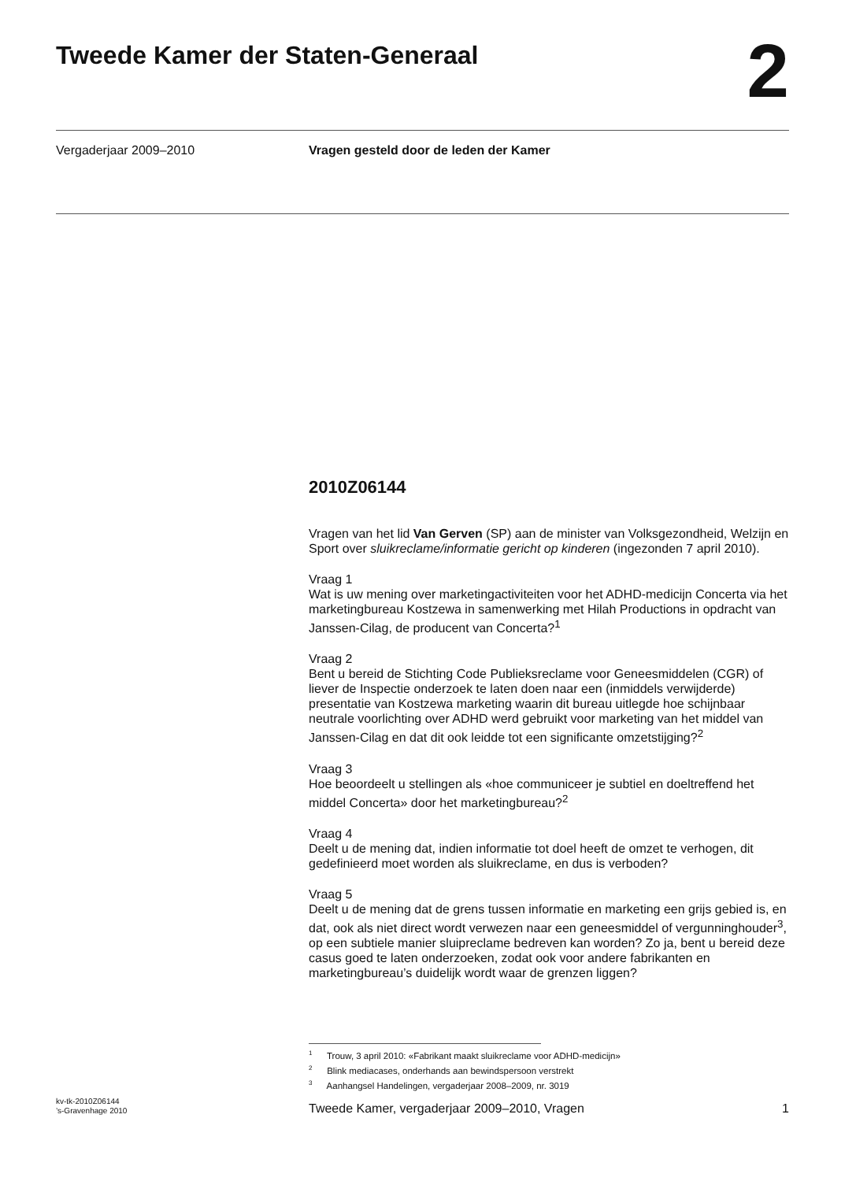Tweede Kamer der Staten-Generaal
2
Vergaderjaar 2009–2010 Vragen gesteld door de leden der Kamer
2010Z06144
Vragen van het lid Van Gerven (SP) aan de minister van Volksgezondheid, Welzijn en Sport over sluikreclame/informatie gericht op kinderen (ingezonden 7 april 2010).
Vraag 1
Wat is uw mening over marketingactiviteiten voor het ADHD-medicijn Concerta via het marketingbureau Kostzewa in samenwerking met Hilah Productions in opdracht van Janssen-Cilag, de producent van Concerta?<sup>1</sup>
Vraag 2
Bent u bereid de Stichting Code Publieksreclame voor Geneesmiddelen (CGR) of liever de Inspectie onderzoek te laten doen naar een (inmiddels verwijderde) presentatie van Kostzewa marketing waarin dit bureau uitlegde hoe schijnbaar neutrale voorlichting over ADHD werd gebruikt voor marketing van het middel van Janssen-Cilag en dat dit ook leidde tot een significante omzetstijging?<sup>2</sup>
Vraag 3
Hoe beoordeelt u stellingen als «hoe communiceer je subtiel en doeltreffend het middel Concerta» door het marketingbureau?<sup>2</sup>
Vraag 4
Deelt u de mening dat, indien informatie tot doel heeft de omzet te verhogen, dit gedefinieerd moet worden als sluikreclame, en dus is verboden?
Vraag 5
Deelt u de mening dat de grens tussen informatie en marketing een grijs gebied is, en dat, ook als niet direct wordt verwezen naar een geneesmiddel of vergunninghouder<sup>3</sup>, op een subtiele manier sluipreclame bedreven kan worden? Zo ja, bent u bereid deze casus goed te laten onderzoeken, zodat ook voor andere fabrikanten en marketingbureau’s duidelijk wordt waar de grenzen liggen?
<sup>1</sup> Trouw, 3 april 2010: «Fabrikant maakt sluikreclame voor ADHD-medicijn»
<sup>2</sup> Blink mediacases, onderhands aan bewindspersoon verstrekt
<sup>3</sup> Aanhangsel Handelingen, vergaderjaar 2008–2009, nr. 3019
kv-tk-2010Z06144
’s-Gravenhage 2010
Tweede Kamer, vergaderjaar 2009–2010, Vragen
1